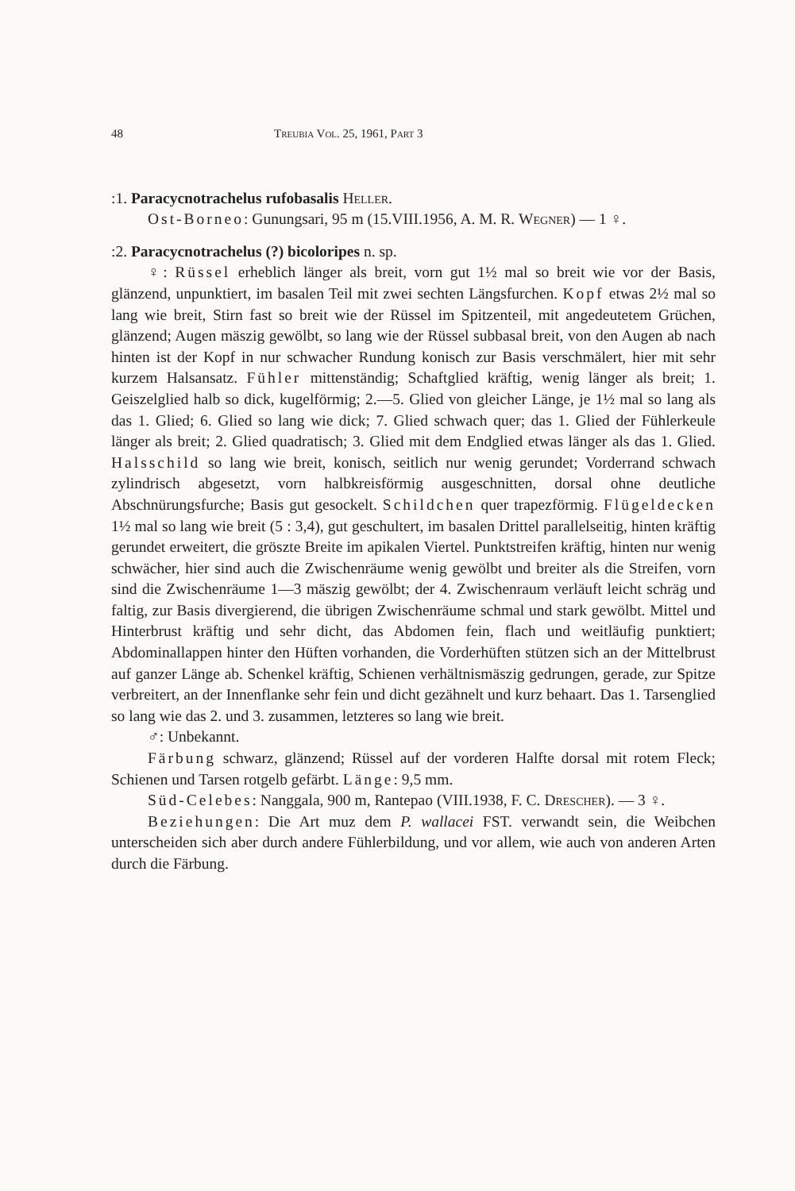48 Treubia Vol. 25, 1961, Part 3
:1. Paracycnotrachelus rufobasalis Heller.
Ost-Borneo: Gunungsari, 95 m (15.VIII.1956, A. M. R. Wegner) — 1 ♀.
:2. Paracycnotrachelus (?) bicoloripes n. sp.
♀: Rüssel erheblich länger als breit, vorn gut 1½ mal so breit wie vor der Basis, glänzend, unpunktiert, im basalen Teil mit zwei sechten Längsfurchen. Kopf etwas 2½ mal so lang wie breit, Stirn fast so breit wie der Rüssel im Spitzenteil, mit angedeutetem Grüchen, glänzend; Augen mäszig gewölbt, so lang wie der Rüssel subbasal breit, von den Augen ab nach hinten ist der Kopf in nur schwacher Rundung konisch zur Basis verschmälert, hier mit sehr kurzem Halsansatz. Fühler mittenständig; Schaftglied kräftig, wenig länger als breit; 1. Geiszelglied halb so dick, kugelförmig; 2.—5. Glied von gleicher Länge, je 1½ mal so lang als das 1. Glied; 6. Glied so lang wie dick; 7. Glied schwach quer; das 1. Glied der Fühlerkeule länger als breit; 2. Glied quadratisch; 3. Glied mit dem Endglied etwas länger als das 1. Glied. Halsschild so lang wie breit, konisch, seitlich nur wenig gerundet; Vorderrand schwach zylindrisch abgesetzt, vorn halbkreisförmig ausgeschnitten, dorsal ohne deutliche Abschnürungsfurche; Basis gut gesockelt. Schildchen quer trapezförmig. Flügeldecken 1½ mal so lang wie breit (5 : 3,4), gut geschultert, im basalen Drittel parallelseitig, hinten kräftig gerundet erweitert, die gröszte Breite im apikalen Viertel. Punktstreifen kräftig, hinten nur wenig schwächer, hier sind auch die Zwischenräume wenig gewölbt und breiter als die Streifen, vorn sind die Zwischenräume 1—3 mäszig gewölbt; der 4. Zwischenraum verläuft leicht schräg und faltig, zur Basis divergierend, die übrigen Zwischenräume schmal und stark gewölbt. Mittel und Hinterbrust kräftig und sehr dicht, das Abdomen fein, flach und weitläufig punktiert; Abdominallappen hinter den Hüften vorhanden, die Vorderhüften stützen sich an der Mittelbrust auf ganzer Länge ab. Schenkel kräftig, Schienen verhältnismäszig gedrungen, gerade, zur Spitze verbreitert, an der Innenflanke sehr fein und dicht gezähnelt und kurz behaart. Das 1. Tarsenglied so lang wie das 2. und 3. zusammen, letzteres so lang wie breit.
♂: Unbekannt.
Färbung schwarz, glänzend; Rüssel auf der vorderen Halfte dorsal mit rotem Fleck; Schienen und Tarsen rotgelb gefärbt. Länge: 9,5 mm.
Süd-Celebes: Nanggala, 900 m, Rantepao (VIII.1938, F. C. Drescher). — 3 ♀.
Beziehungen: Die Art muz dem P. wallacei FST. verwandt sein, die Weibchen unterscheiden sich aber durch andere Fühlerbildung, und vor allem, wie auch von anderen Arten durch die Färbung.